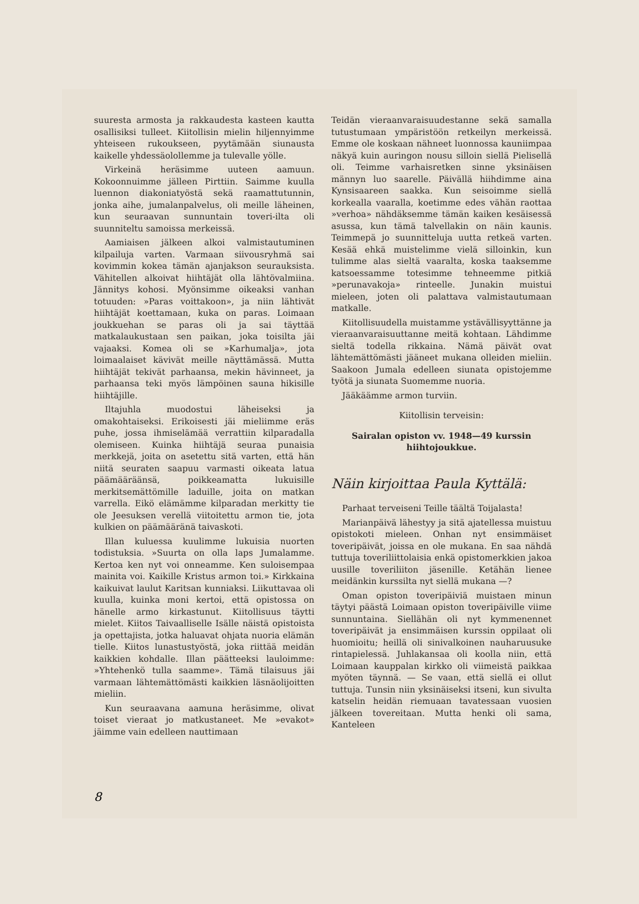suuresta armosta ja rakkaudesta kasteen kautta osallisiksi tulleet. Kiitollisin mielin hiljennyimme yhteiseen rukoukseen, pyytämään siunausta kaikelle yhdessäolollemme ja tulevalle yölle.
Virkeinä heräsimme uuteen aamuun. Kokoonnuimme jälleen Pirttiin. Saimme kuulla luennon diakoniatyöstä sekä raamattutunnin, jonka aihe, jumalanpalvelus, oli meille läheinen, kun seuraavan sunnuntain toveri-ilta oli suunniteltu samoissa merkeissä.
Aamiaisen jälkeen alkoi valmistautuminen kilpailuja varten. Varmaan siivousryhmä sai kovimmin kokea tämän ajanjakson seurauksista. Vähitellen alkoivat hiihtäjät olla lähtövalmiina. Jännitys kohosi. Myönsimme oikeaksi vanhan totuuden: »Paras voittakoon», ja niin lähtivät hiihtäjät koettamaan, kuka on paras. Loimaan joukkuehan se paras oli ja sai täyttää matkalaukustaan sen paikan, joka toisilta jäi vajaaksi. Komea oli se »Karhumalja», jota loimaalaiset kävivät meille näyttämässä. Mutta hiihtäjät tekivät parhaansa, mekin hävinneet, ja parhaansa teki myös lämpöinen sauna hikisille hiihtäjille.
Iltajuhla muodostui läheiseksi ja omakohtaiseksi. Erikoisesti jäi mieliimme eräs puhe, jossa ihmiselämää verrattiin kilparadalla olemiseen. Kuinka hiihtäjä seuraa punaisia merkkejä, joita on asetettu sitä varten, että hän niitä seuraten saapuu varmasti oikeata latua päämääräänsä, poikkeamatta lukuisille merkitsemättömille laduille, joita on matkan varrella. Eikö elämämme kilparadan merkitty tie ole Jeesuksen verellä viitoitettu armon tie, jota kulkien on päämääränä taivaskoti.
Illan kuluessa kuulimme lukuisia nuorten todistuksia. »Suurta on olla laps Jumalamme. Kertoa ken nyt voi onneamme. Ken suloisempaa mainita voi. Kaikille Kristus armon toi.» Kirkkaina kaikuivat laulut Karitsan kunniaksi. Liikuttavaa oli kuulla, kuinka moni kertoi, että opistossa on hänelle armo kirkastunut. Kiitollisuus täytti mielet. Kiitos Taivaalliselle Isälle näistä opistoista ja opettajista, jotka haluavat ohjata nuoria elämän tielle. Kiitos lunastustyöstä, joka riittää meidän kaikkien kohdalle. Illan päätteeksi lauloimme: »Yhtehenkö tulla saamme». Tämä tilaisuus jäi varmaan lähtemättömästi kaikkien läsnäolijoitten mieliin.
Kun seuraavana aamuna heräsimme, olivat toiset vieraat jo matkustaneet. Me »evakot» jäimme vain edelleen nauttimaan
Teidän vieraanvaraisuudestanne sekä samalla tutustumaan ympäristöön retkeilyn merkeissä. Emme ole koskaan nähneet luonnossa kauniimpaa näkyä kuin auringon nousu silloin siellä Pielisellä oli. Teimme varhaisretken sinne yksinäisen männyn luo saarelle. Päivällä hiihdimme aina Kynsisaareen saakka. Kun seisoimme siellä korkealla vaaralla, koetimme edes vähän raottaa »verhoa» nähdäksemme tämän kaiken kesäisessä asussa, kun tämä talvellakin on näin kaunis. Teimmepä jo suunnitteluja uutta retkeä varten. Kesää ehkä muistelimme vielä silloinkin, kun tulimme alas sieltä vaaralta, koska taaksemme katsoessamme totesimme tehneemme pitkiä »perunavakoja» rinteelle. Junakin muistui mieleen, joten oli palattava valmistautumaan matkalle.
Kiitollisuudella muistamme ystävällisyyttänne ja vieraanvaraisuuttanne meitä kohtaan. Lähdimme sieltä todella rikkaina. Nämä päivät ovat lähtemättömästi jääneet mukana olleiden mieliin. Saakoon Jumala edelleen siunata opistojemme työtä ja siunata Suomemme nuoria.
Jääkäämme armon turviin.
Kiitollisin terveisin:
Sairalan opiston vv. 1948—49 kurssin hiihtojoukkue.
Näin kirjoittaa Paula Kyttälä:
Parhaat terveiseni Teille täältä Toijalasta!
Marianpäivä lähestyy ja sitä ajatellessa muistuu opistokoti mieleen. Onhan nyt ensimmäiset toveripäivät, joissa en ole mukana. En saa nähdä tuttuja toveriliittolaisia enkä opistomerkkien jakoa uusille toveriliiton jäsenille. Ketähän lienee meidänkin kurssilta nyt siellä mukana —?
Oman opiston toveripäiviä muistaen minun täytyi päästä Loimaan opiston toveripäiville viime sunnuntaina. Siellähän oli nyt kymmenennet toveripäivät ja ensimmäisen kurssin oppilaat oli huomioitu; heillä oli sinivalkoinen nauharuusuke rintapielessä. Juhlakansaa oli koolla niin, että Loimaan kauppalan kirkko oli viimeistä paikkaa myöten täynnä. — Se vaan, että siellä ei ollut tuttuja. Tunsin niin yksinäiseksi itseni, kun sivulta katselin heidän riemuaan tavatessaan vuosien jälkeen tovereitaan. Mutta henki oli sama, Kanteleen
8